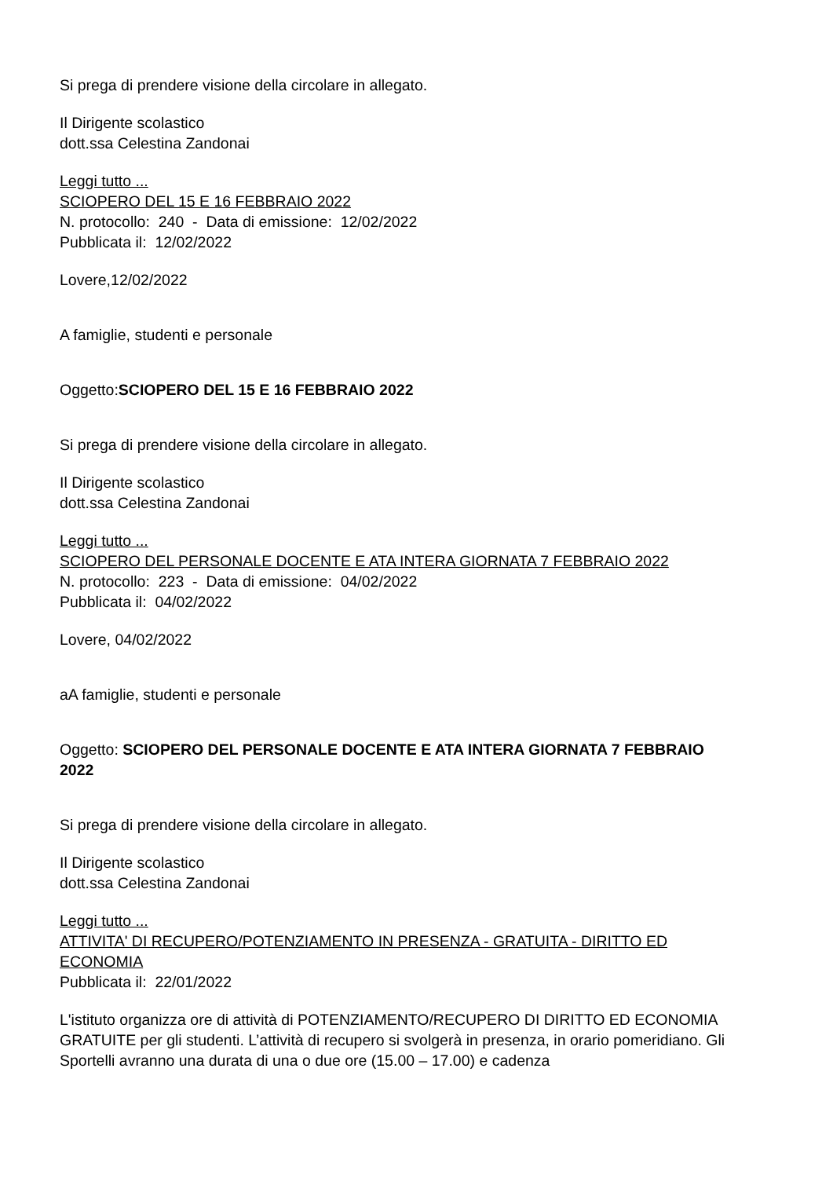Si prega di prendere visione della circolare in allegato.
Il Dirigente scolastico
dott.ssa Celestina Zandonai
Leggi tutto ...
SCIOPERO DEL 15 E 16 FEBBRAIO 2022
N. protocollo: 240 - Data di emissione: 12/02/2022
Pubblicata il: 12/02/2022
Lovere,12/02/2022
A famiglie, studenti e personale
Oggetto:SCIOPERO DEL 15 E 16 FEBBRAIO 2022
Si prega di prendere visione della circolare in allegato.
Il Dirigente scolastico
dott.ssa Celestina Zandonai
Leggi tutto ...
SCIOPERO DEL PERSONALE DOCENTE E ATA INTERA GIORNATA 7 FEBBRAIO 2022
N. protocollo: 223 - Data di emissione: 04/02/2022
Pubblicata il: 04/02/2022
Lovere, 04/02/2022
aA famiglie, studenti e personale
Oggetto: SCIOPERO DEL PERSONALE DOCENTE E ATA INTERA GIORNATA 7 FEBBRAIO 2022
Si prega di prendere visione della circolare in allegato.
Il Dirigente scolastico
dott.ssa Celestina Zandonai
Leggi tutto ...
ATTIVITA' DI RECUPERO/POTENZIAMENTO IN PRESENZA - GRATUITA - DIRITTO ED ECONOMIA
Pubblicata il: 22/01/2022
L'istituto organizza ore di attività di POTENZIAMENTO/RECUPERO DI DIRITTO ED ECONOMIA GRATUITE per gli studenti. L’attività di recupero si svolgerà in presenza, in orario pomeridiano. Gli Sportelli avranno una durata di una o due ore (15.00 – 17.00) e cadenza